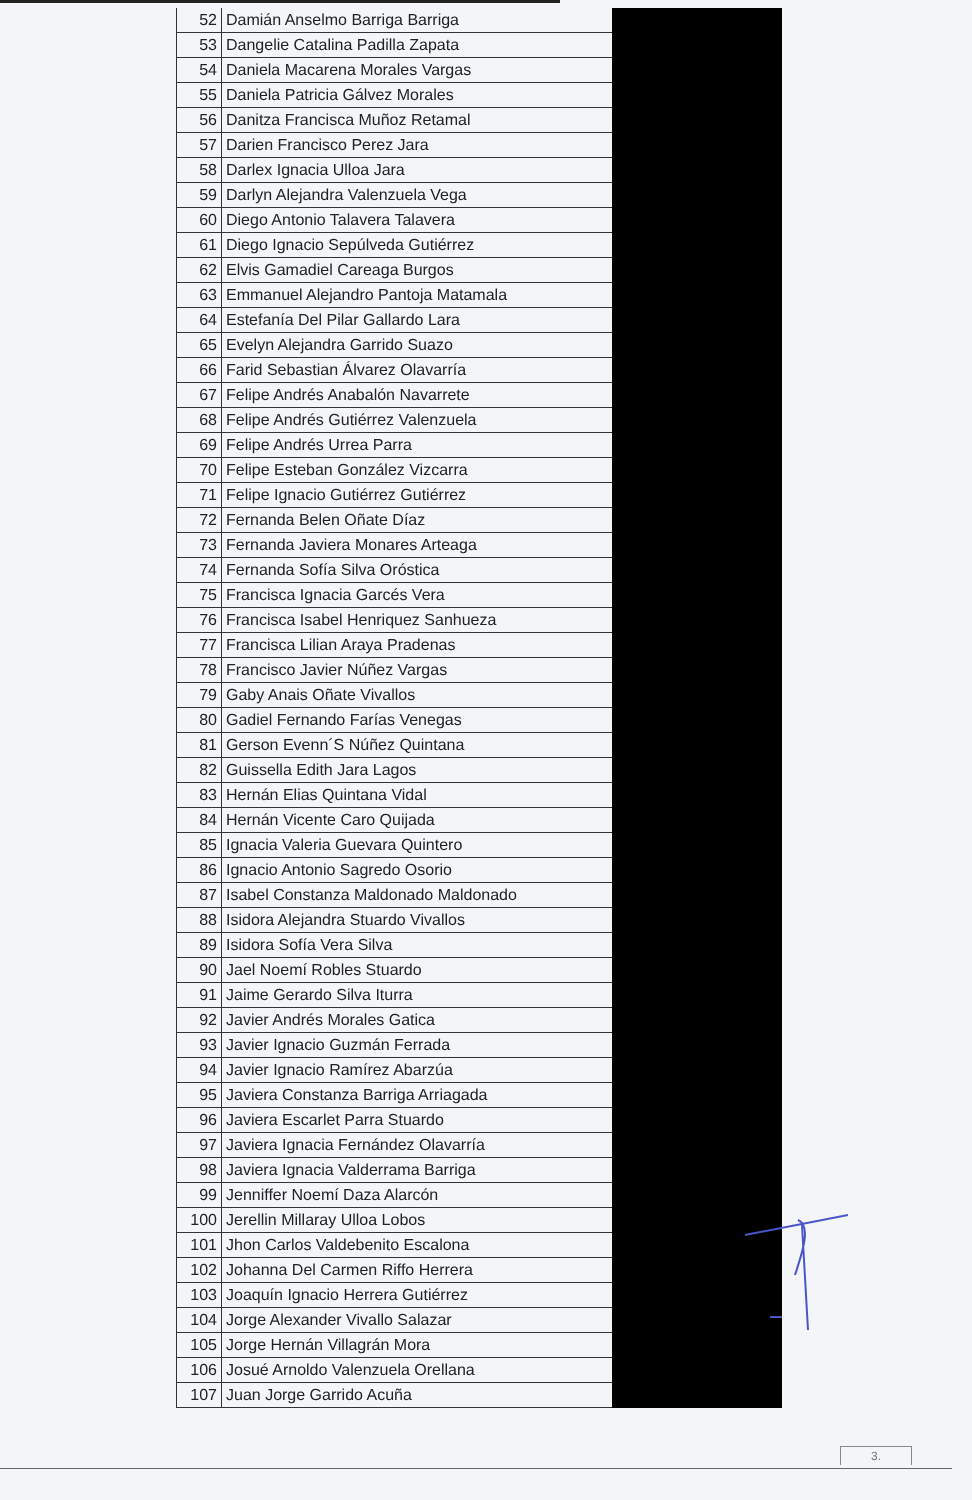| 52 | Damián Anselmo Barriga Barriga | |
| 53 | Dangelie Catalina Padilla Zapata | |
| 54 | Daniela Macarena Morales Vargas | |
| 55 | Daniela Patricia Gálvez Morales | |
| 56 | Danitza Francisca Muñoz Retamal | |
| 57 | Darien Francisco Perez Jara | |
| 58 | Darlex Ignacia Ulloa Jara | |
| 59 | Darlyn Alejandra Valenzuela Vega | |
| 60 | Diego Antonio Talavera Talavera | |
| 61 | Diego Ignacio Sepúlveda Gutiérrez | |
| 62 | Elvis Gamadiel Careaga Burgos | |
| 63 | Emmanuel Alejandro Pantoja Matamala | |
| 64 | Estefanía Del Pilar Gallardo Lara | |
| 65 | Evelyn Alejandra Garrido Suazo | |
| 66 | Farid Sebastian Álvarez Olavarría | |
| 67 | Felipe Andrés Anabalón Navarrete | |
| 68 | Felipe Andrés Gutiérrez Valenzuela | |
| 69 | Felipe Andrés Urrea Parra | |
| 70 | Felipe Esteban González Vizcarra | |
| 71 | Felipe Ignacio Gutiérrez Gutiérrez | |
| 72 | Fernanda Belen Oñate Díaz | |
| 73 | Fernanda Javiera Monares Arteaga | |
| 74 | Fernanda Sofía Silva Oróstica | |
| 75 | Francisca Ignacia Garcés Vera | |
| 76 | Francisca Isabel Henriquez Sanhueza | |
| 77 | Francisca Lilian Araya Pradenas | |
| 78 | Francisco Javier Núñez Vargas | |
| 79 | Gaby Anais Oñate Vivallos | |
| 80 | Gadiel Fernando Farías Venegas | |
| 81 | Gerson Evenn´S Núñez Quintana | |
| 82 | Guissella Edith Jara Lagos | |
| 83 | Hernán Elias Quintana Vidal | |
| 84 | Hernán Vicente Caro Quijada | |
| 85 | Ignacia Valeria Guevara Quintero | |
| 86 | Ignacio Antonio Sagredo Osorio | |
| 87 | Isabel Constanza Maldonado Maldonado | |
| 88 | Isidora Alejandra Stuardo Vivallos | |
| 89 | Isidora Sofía Vera Silva | |
| 90 | Jael Noemí Robles Stuardo | |
| 91 | Jaime Gerardo Silva Iturra | |
| 92 | Javier Andrés Morales Gatica | |
| 93 | Javier Ignacio Guzmán Ferrada | |
| 94 | Javier Ignacio Ramírez Abarzúa | |
| 95 | Javiera Constanza Barriga Arriagada | |
| 96 | Javiera Escarlet Parra Stuardo | |
| 97 | Javiera Ignacia Fernández Olavarría | |
| 98 | Javiera Ignacia Valderrama Barriga | |
| 99 | Jenniffer Noemí Daza Alarcón | |
| 100 | Jerellin Millaray Ulloa Lobos | |
| 101 | Jhon Carlos Valdebenito Escalona | |
| 102 | Johanna Del Carmen Riffo Herrera | |
| 103 | Joaquín Ignacio Herrera Gutiérrez | |
| 104 | Jorge Alexander Vivallo Salazar | |
| 105 | Jorge Hernán Villagrán Mora | |
| 106 | Josué Arnoldo Valenzuela Orellana | |
| 107 | Juan Jorge Garrido Acuña | |
3.